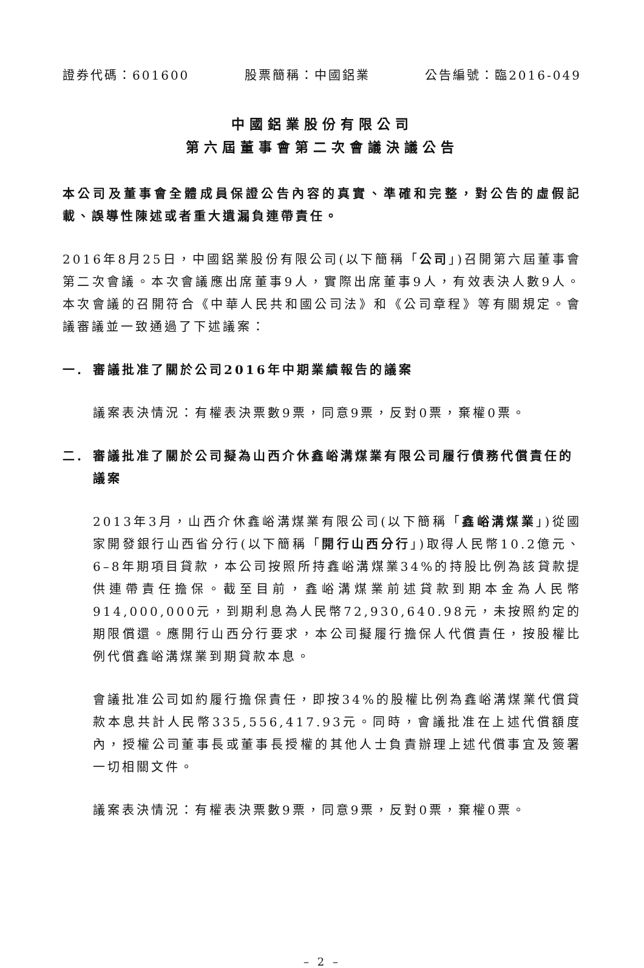證券代碼：601600 股票簡稱：中國鋁業 公告編號：臨2016-049
中國鋁業股份有限公司
第六屆董事會第二次會議決議公告
本公司及董事會全體成員保證公告內容的真實、準確和完整，對公告的虛假記載、誤導性陳述或者重大遺漏負連帶責任。
2016年8月25日，中國鋁業股份有限公司(以下簡稱「公司」)召開第六屆董事會第二次會議。本次會議應出席董事9人，實際出席董事9人，有效表決人數9人。本次會議的召開符合《中華人民共和國公司法》和《公司章程》等有關規定。會議審議並一致通過了下述議案：
一. 審議批准了關於公司2016年中期業績報告的議案
議案表決情況：有權表決票數9票，同意9票，反對0票，棄權0票。
二. 審議批准了關於公司擬為山西介休鑫峪溝煤業有限公司履行債務代償責任的議案
2013年3月，山西介休鑫峪溝煤業有限公司(以下簡稱「鑫峪溝煤業」)從國家開發銀行山西省分行(以下簡稱「開行山西分行」)取得人民幣10.2億元、6–8年期項目貸款，本公司按照所持鑫峪溝煤業34%的持股比例為該貸款提供連帶責任擔保。截至目前，鑫峪溝煤業前述貸款到期本金為人民幣914,000,000元，到期利息為人民幣72,930,640.98元，未按照約定的期限償還。應開行山西分行要求，本公司擬履行擔保人代償責任，按股權比例代償鑫峪溝煤業到期貸款本息。
會議批准公司如約履行擔保責任，即按34%的股權比例為鑫峪溝煤業代償貸款本息共計人民幣335,556,417.93元。同時，會議批准在上述代償額度內，授權公司董事長或董事長授權的其他人士負責辦理上述代償事宜及簽署一切相關文件。
議案表決情況：有權表決票數9票，同意9票，反對0票，棄權0票。
– 2 –